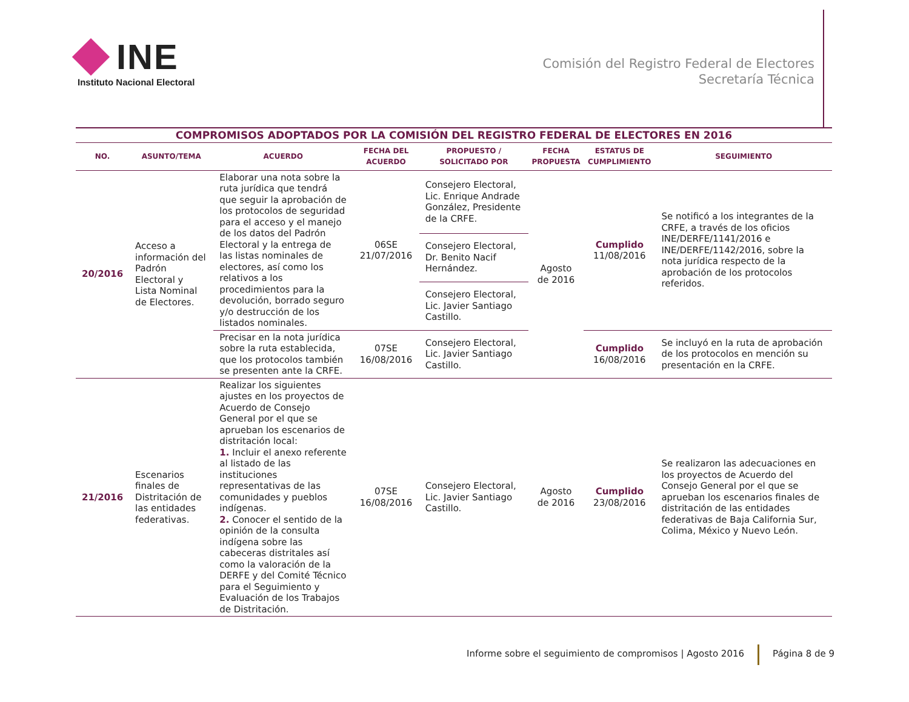INE
Instituto Nacional Electoral
Comisión del Registro Federal de Electores
Secretaría Técnica
| COMPROMISOS ADOPTADOS POR LA COMISIÓN DEL REGISTRO FEDERAL DE ELECTORES EN 2016 | | | | | | | |
| NO. | ASUNTO/TEMA | ACUERDO | FECHA DEL ACUERDO | PROPUESTO / SOLICITADO POR | FECHA PROPUESTA | ESTATUS DE CUMPLIMIENTO | SEGUIMIENTO |
| 20/2016 | Acceso a información del Padrón Electoral y Lista Nominal de Electores. | Elaborar una nota sobre la ruta jurídica que tendrá que seguir la aprobación de los protocolos de seguridad para el acceso y el manejo de los datos del Padrón Electoral y la entrega de las listas nominales de electores, así como los relativos a los procedimientos para la devolución, borrado seguro y/o destrucción de los listados nominales. | 06SE 21/07/2016 | Consejero Electoral, Lic. Enrique Andrade González, Presidente de la CRFE. | Agosto de 2016 | Cumplido 11/08/2016 | Se notificó a los integrantes de la CRFE, a través de los oficios INE/DERFE/1141/2016 e INE/DERFE/1142/2016, sobre la nota jurídica respecto de la aprobación de los protocolos referidos. |
| | | | | Consejero Electoral, Dr. Benito Nacif Hernández. | | | |
| | | | | Consejero Electoral, Lic. Javier Santiago Castillo. | | | |
| | | Precisar en la nota jurídica sobre la ruta establecida, que los protocolos también se presenten ante la CRFE. | 07SE 16/08/2016 | Consejero Electoral, Lic. Javier Santiago Castillo. | | Cumplido 16/08/2016 | Se incluyó en la ruta de aprobación de los protocolos en mención su presentación en la CRFE. |
| 21/2016 | Escenarios finales de Distritación de las entidades federativas. | Realizar los siguientes ajustes en los proyectos de Acuerdo de Consejo General por el que se aprueban los escenarios de distritación local: 1. Incluir el anexo referente al listado de las instituciones representativas de las comunidades y pueblos indígenas. 2. Conocer el sentido de la opinión de la consulta indígena sobre las cabeceras distritales así como la valoración de la DERFE y del Comité Técnico para el Seguimiento y Evaluación de los Trabajos de Distritación. | 07SE 16/08/2016 | Consejero Electoral, Lic. Javier Santiago Castillo. | Agosto de 2016 | Cumplido 23/08/2016 | Se realizaron las adecuaciones en los proyectos de Acuerdo del Consejo General por el que se aprueban los escenarios finales de distritación de las entidades federativas de Baja California Sur, Colima, México y Nuevo León. |
Informe sobre el seguimiento de compromisos | Agosto 2016 Página 8 de 9